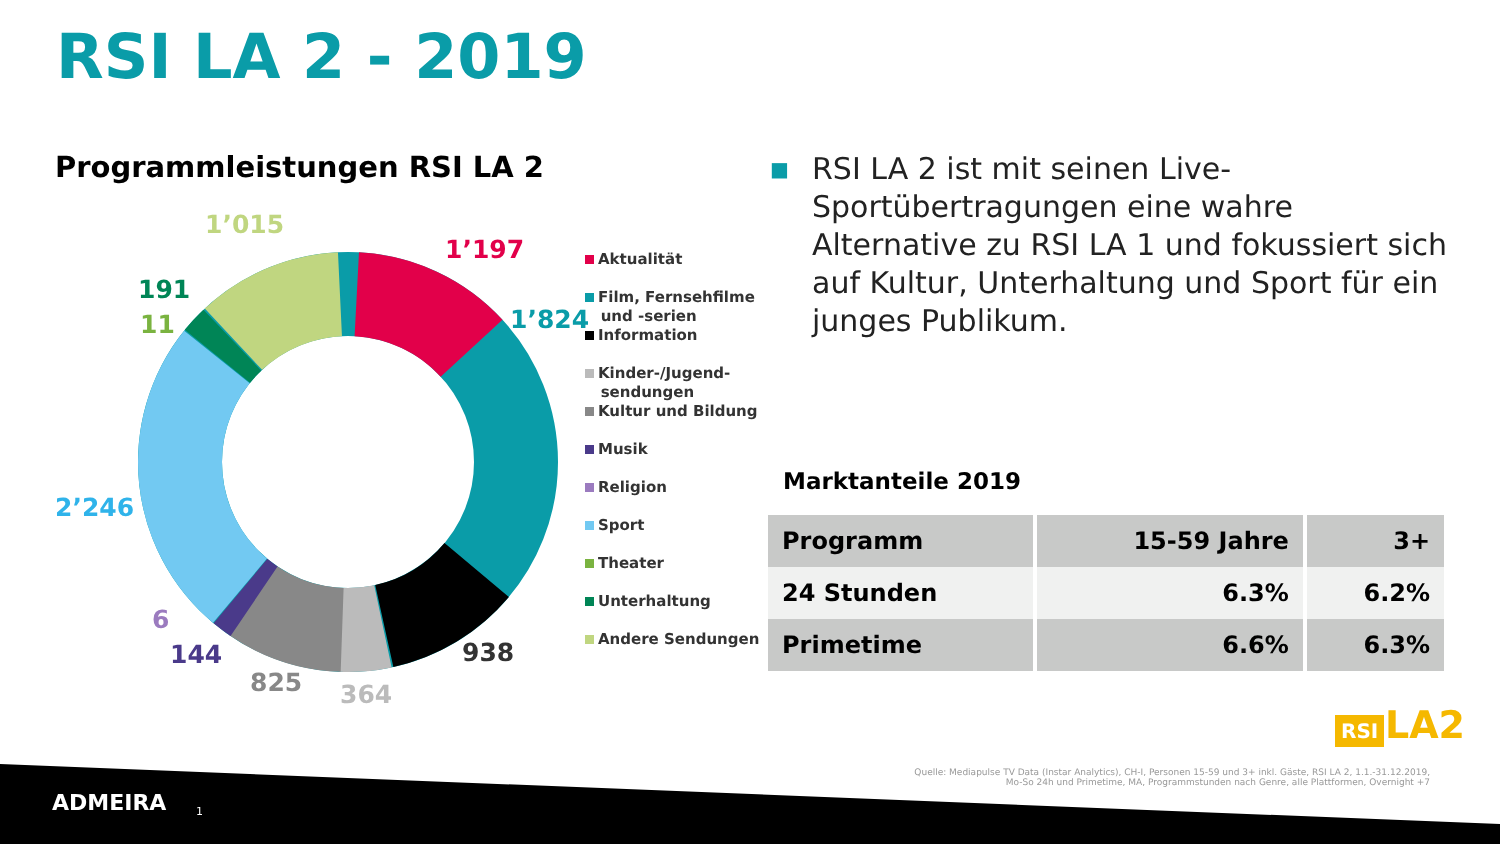RSI LA 2 - 2019
Programmleistungen RSI LA 2
1’015
1’197
191
11 1’824
2’246
6
144
825 364
938
Aktualität
Film, Fernsehfilme
und -serien
Information
Kinder-/Jugend-
sendungen
Kultur und Bildung
Musik
Religion
Sport
Theater
Unterhaltung
Andere Sendungen
■ RSI LA 2 ist mit seinen Live-Sportübertragungen eine wahre Alternative zu RSI LA 1 und fokussiert sich auf Kultur, Unterhaltung und Sport für ein junges Publikum.
Marktanteile 2019
| Programm | 15-59 Jahre | 3+ |
| --- | --- | --- |
| 24 Stunden | 6.3% | 6.2% |
| Primetime | 6.6% | 6.3% |
RSI LA2
Quelle: Mediapulse TV Data (Instar Analytics), CH-I, Personen 15-59 und 3+ inkl. Gäste, RSI LA 2, 1.1.-31.12.2019,
Mo-So 24h und Primetime, MA, Programmstunden nach Genre, alle Plattformen, Overnight +7
ADMEIRA 1